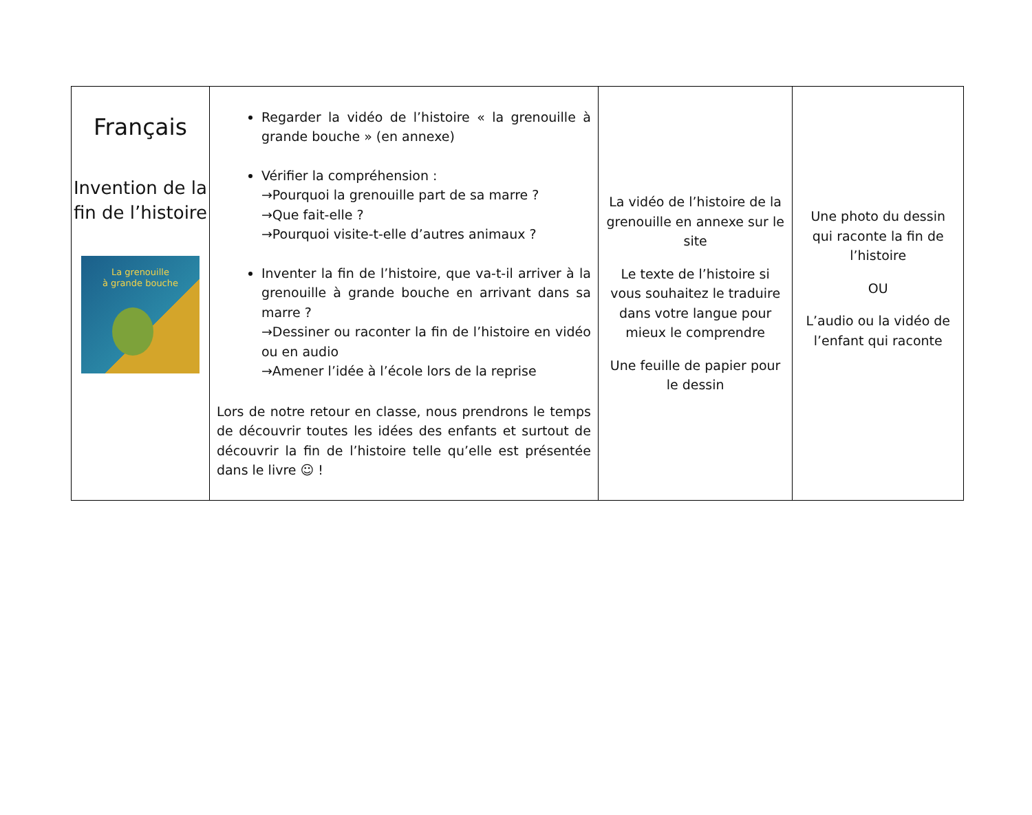| Français Invention de la fin de l’histoire La grenouille à grande bouche | Regarder la vidéo de l’histoire « la grenouille à grande bouche » (en annexe) Vérifier la compréhension : →Pourquoi la grenouille part de sa marre ? →Que fait-elle ? →Pourquoi visite-t-elle d’autres animaux ? Inventer la fin de l’histoire, que va-t-il arriver à la grenouille à grande bouche en arrivant dans sa marre ? →Dessiner ou raconter la fin de l’histoire en vidéo ou en audio →Amener l’idée à l’école lors de la reprise Lors de notre retour en classe, nous prendrons le temps de découvrir toutes les idées des enfants et surtout de découvrir la fin de l’histoire telle qu’elle est présentée dans le livre ☺ ! | La vidéo de l’histoire de la grenouille en annexe sur le site Le texte de l’histoire si vous souhaitez le traduire dans votre langue pour mieux le comprendre Une feuille de papier pour le dessin | Une photo du dessin qui raconte la fin de l’histoire OU L’audio ou la vidéo de l’enfant qui raconte |